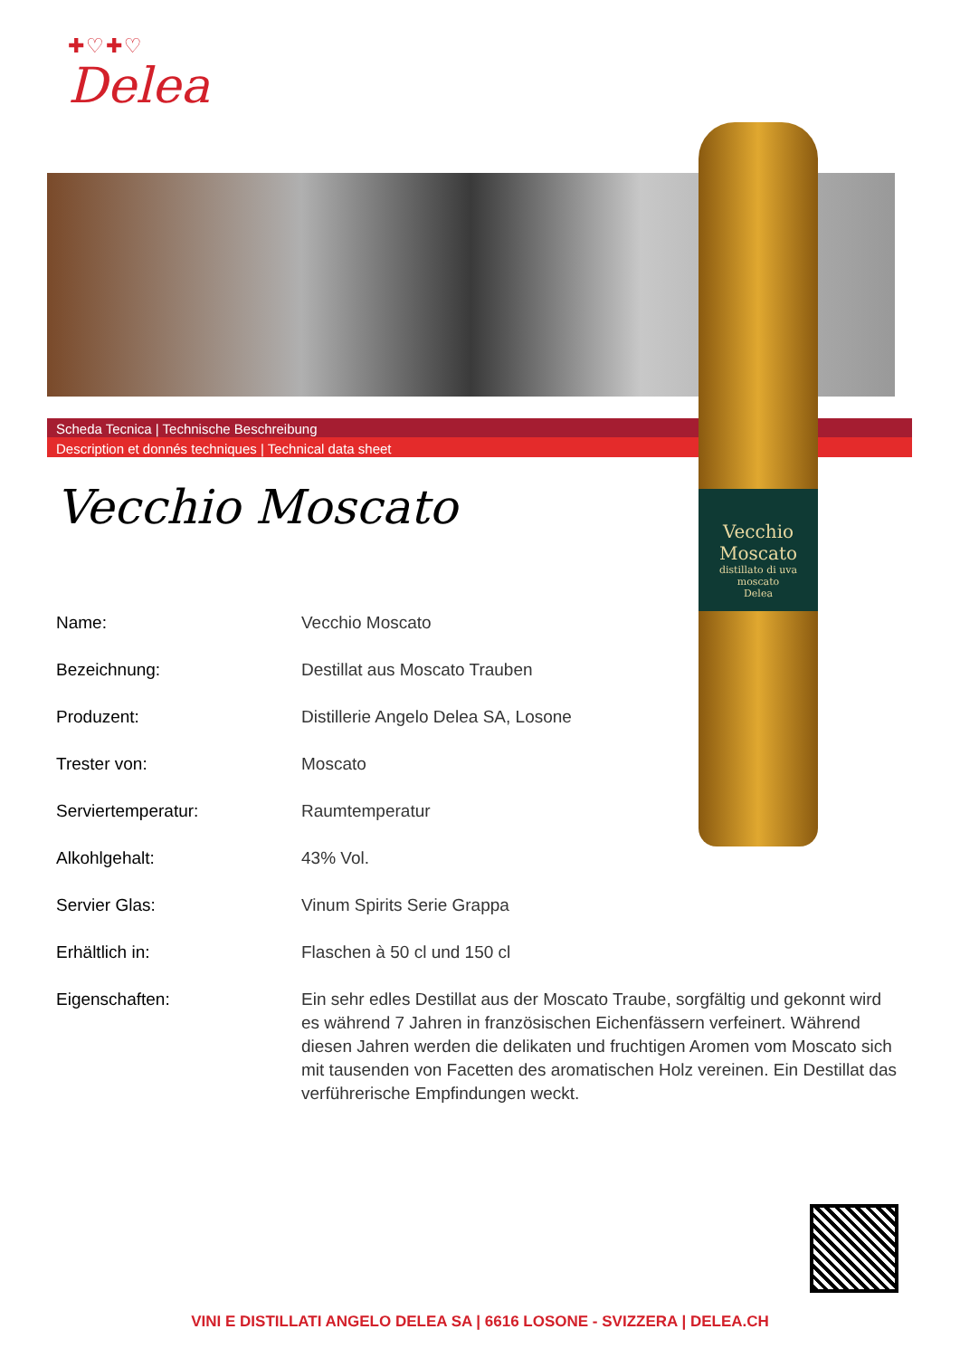✚♡✚♡
Delea
Scheda Tecnica | Technische Beschreibung
Description et donnés techniques | Technical data sheet
Vecchio Moscato
distillato di uva moscato
Delea
Vecchio Moscato
| Name: | Vecchio Moscato |
| Bezeichnung: | Destillat aus Moscato Trauben |
| Produzent: | Distillerie Angelo Delea SA, Losone |
| Trester von: | Moscato |
| Serviertemperatur: | Raumtemperatur |
| Alkohlgehalt: | 43% Vol. |
| Servier Glas: | Vinum Spirits Serie Grappa |
| Erhältlich in: | Flaschen à 50 cl und 150 cl |
| Eigenschaften: | Ein sehr edles Destillat aus der Moscato Traube, sorgfältig und gekonnt wird es während 7 Jahren in französischen Eichenfässern verfeinert. Während diesen Jahren werden die delikaten und fruchtigen Aromen vom Moscato sich mit tausenden von Facetten des aromatischen Holz vereinen. Ein Destillat das verführerische Empfindungen weckt. |
VINI E DISTILLATI ANGELO DELEA SA | 6616 LOSONE - SVIZZERA | DELEA.CH